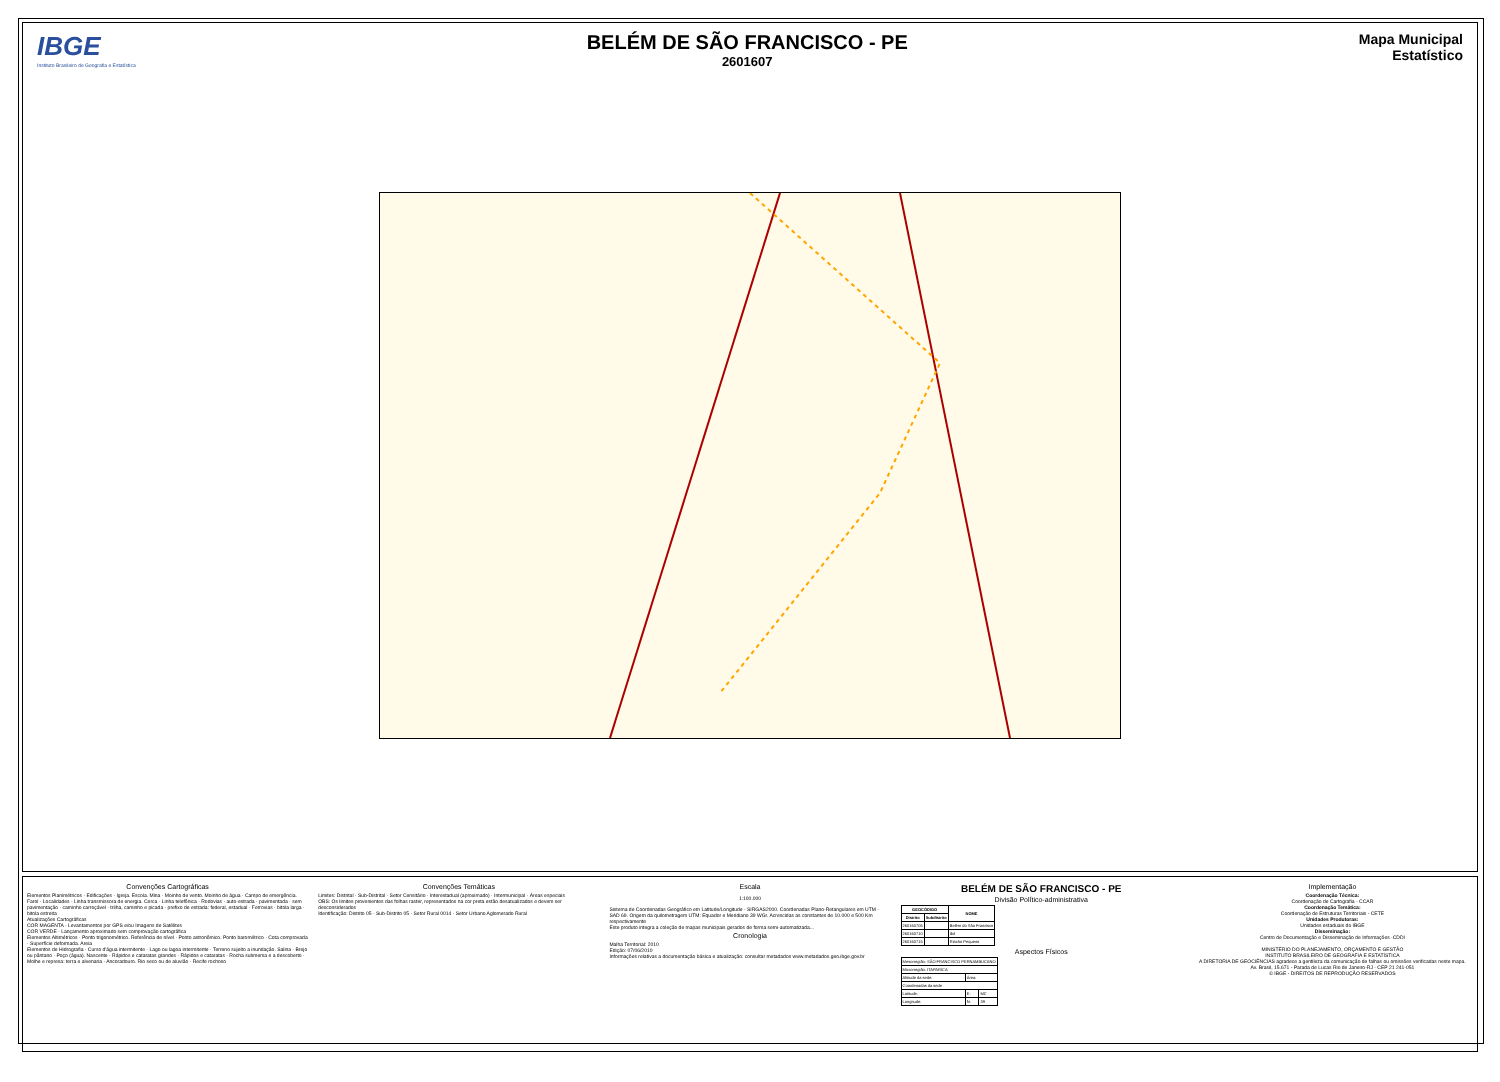IBGE
Instituto Brasileiro de Geografia e Estatística
BELÉM DE SÃO FRANCISCO - PE
2601607
Mapa Municipal
Estatístico
Convenções Cartográficas
Elementos Planimétricos · Edificações · Igreja. Escola. Mina · Moinho de vento. Moinho de água · Campo de emergência. Farol · Localidades · Linha transmissora de energia. Cerca · Linha telefônica · Rodovias · auto-estrada · pavimentada · sem pavimentação · caminho carroçável · trilha, caminho e picada · prefixo de estrada: federal, estadual · Ferrovias · bitola larga · bitola estreita
Atualizações Cartográficas
COR MAGENTA - Levantamentos por GPS e/ou Imagens de Satélites
COR VERDE - Lançamento aproximado sem comprovação cartográfica
Elementos Altimétricos · Ponto trigonométrico. Referência de nível · Ponto astronômico. Ponto barométrico · Cota comprovada · Superfície deformada. Areia
Elementos de Hidrografia · Curso d'água intermitente · Lago ou lagoa intermitente · Terreno sujeito a inundação. Salina · Brejo ou pântano · Poço (água). Nascente · Rápidos e cataratas grandes · Rápidos e cataratas · Rocha submersa e a descoberto · Molhe e represa: terra e alvenaria · Ancoradouro. Rio seco ou de aluvião · Recife rochoso
Convenções Temáticas
Limites: Distrital · Sub-Distrital · Setor Censitário · Interestadual (aproximado) · Intermunicipal · Áreas especiais
OBS: Os limites provenientes das folhas raster, representados na cor preta estão desatualizados e devem ser desconsiderados
Identificação: Distrito 05 · Sub-Distrito 05 · Setor Rural 0014 · Setor Urbano Aglomerado Rural
Escala
1:100.000
Sistema de Coordenadas Geográfico em Latitude/Longitude - SIRGAS2000. Coordenadas Plano-Retangulares em UTM - SAD 69. Origem da quilometragem UTM: Equador e Meridiano 39 WGr. Acrescidas as constantes de 10.000 e 500 Km respectivamente
Este produto integra a coleção de mapas municipais gerados de forma semi-automatizada...
Cronologia
Malha Territorial: 2010
Edição: 07/06/2010
Informações relativas a documentação básica e atualização: consultar metadados www.metadados.geo.ibge.gov.br
BELÉM DE SÃO FRANCISCO - PE
Divisão Político-administrativa
| GEOCÓDIGO | | NOME |
| --- | --- | --- |
| Distrito | Subdistrito | |
| 260160705 | | Belém do São Francisco |
| 260160710 | | Ibó |
| 260160715 | | Riacho Pequeno |
Aspectos Físicos
| Mesorregião: SÃO FRANCISCO PERNAMBUCANO | | |
| Microrregião: ITAPARICA | | |
| Altitude da sede: | Área: | |
| Coordenadas da sede | | |
| Latitude: | E: | MC |
| Longitude: | N: | 39 |
Implementação
Coordenação Técnica:
Coordenação de Cartografia - CCAR
Coordenação Temática:
Coordenação de Estruturas Territoriais - CETE
Unidades Produtoras:
Unidades estaduais do IBGE
Disseminação:
Centro de Documentação e Disseminação de Informações -CDDI
MINISTÉRIO DO PLANEJAMENTO, ORÇAMENTO E GESTÃO
INSTITUTO BRASILEIRO DE GEOGRAFIA E ESTATÍSTICA
A DIRETORIA DE GEOCIÊNCIAS agradece a gentileza da comunicação de falhas ou omissões verificadas neste mapa.
Av. Brasil, 15.671 - Parada de Lucas Rio de Janeiro-RJ - CEP 21 241-051
© IBGE - DIREITOS DE REPRODUÇÃO RESERVADOS